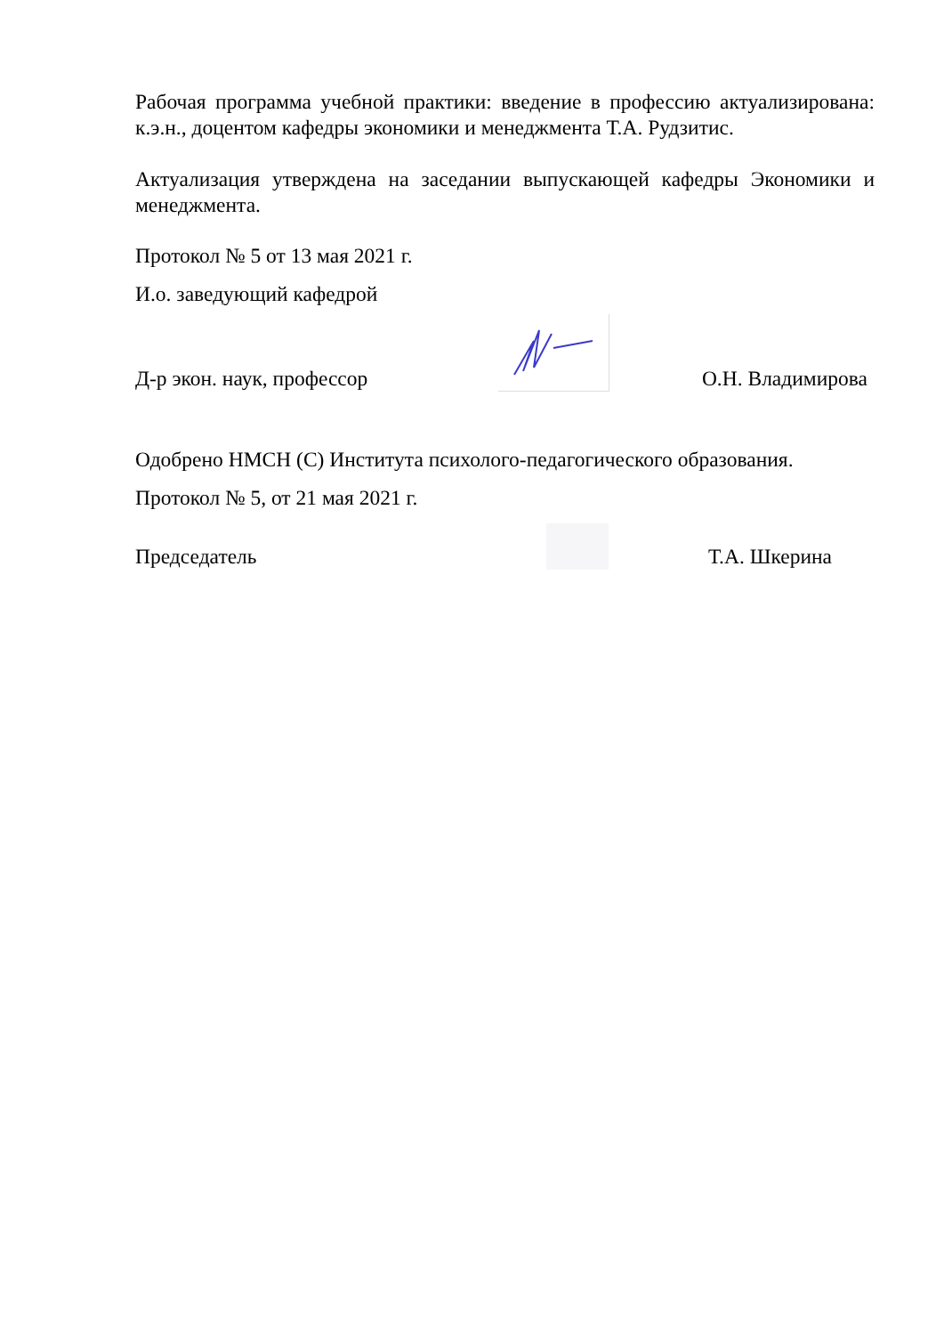Рабочая программа учебной практики: введение в профессию актуализирована: к.э.н., доцентом кафедры экономики и менеджмента Т.А. Рудзитис.
Актуализация утверждена на заседании выпускающей кафедры Экономики и менеджмента.
Протокол № 5 от 13 мая 2021 г.
И.о. заведующий кафедрой
Д-р экон. наук, профессор
О.Н. Владимирова
Одобрено НМСН (С) Института психолого-педагогического образования.
Протокол № 5, от 21 мая 2021 г.
Председатель
Т.А. Шкерина